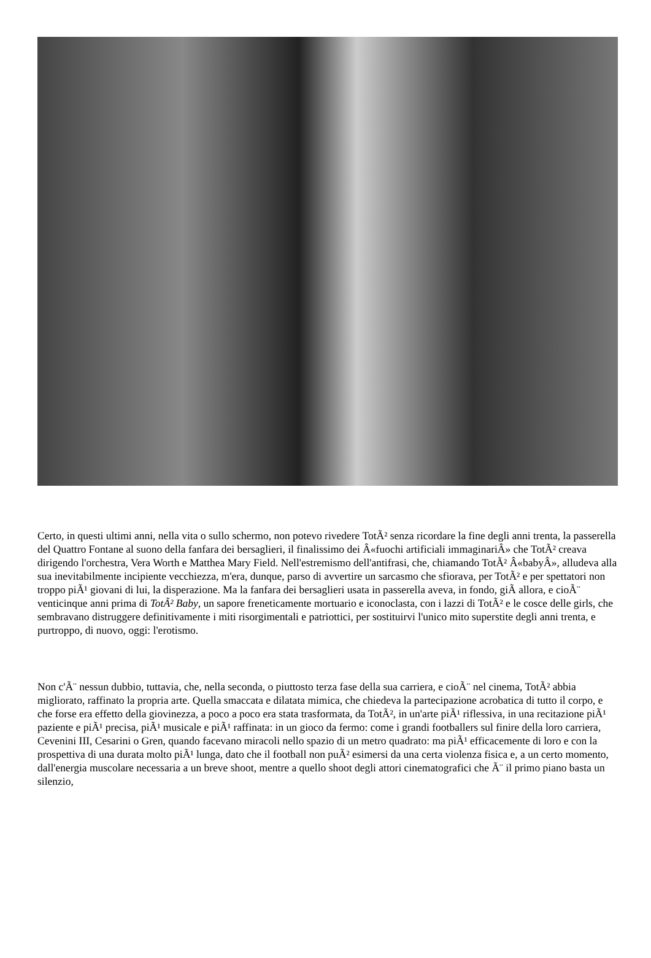Certo, in questi ultimi anni, nella vita o sullo schermo, non potevo rivedere TotÃ² senza ricordare la fine degli anni trenta, la passerella del Quattro Fontane al suono della fanfara dei bersaglieri, il finalissimo dei Â«fuochi artificiali immaginariÂ» che TotÃ² creava dirigendo l'orchestra, Vera Worth e Matthea Mary Field. Nell'estremismo dell'antifrasi, che, chiamando TotÃ² Â«babyÂ», alludeva alla sua inevitabilmente incipiente vecchiezza, m'era, dunque, parso di avvertire un sarcasmo che sfiorava, per TotÃ² e per spettatori non troppo piÃ¹ giovani di lui, la disperazione. Ma la fanfara dei bersaglieri usata in passerella aveva, in fondo, giÃ allora, e cioÃ¨ venticinque anni prima di TotÃ² Baby, un sapore freneticamente mortuario e iconoclasta, con i lazzi di TotÃ² e le cosce delle girls, che sembravano distruggere definitivamente i miti risorgimentali e patriottici, per sostituirvi l'unico mito superstite degli anni trenta, e purtroppo, di nuovo, oggi: l'erotismo.
Non c'Ã¨ nessun dubbio, tuttavia, che, nella seconda, o piuttosto terza fase della sua carriera, e cioÃ¨ nel cinema, TotÃ² abbia migliorato, raffinato la propria arte. Quella smaccata e dilatata mimica, che chiedeva la partecipazione acrobatica di tutto il corpo, e che forse era effetto della giovinezza, a poco a poco era stata trasformata, da TotÃ², in un'arte piÃ¹ riflessiva, in una recitazione piÃ¹ paziente e piÃ¹ precisa, piÃ¹ musicale e piÃ¹ raffinata: in un gioco da fermo: come i grandi footballers sul finire della loro carriera, Cevenini III, Cesarini o Gren, quando facevano miracoli nello spazio di un metro quadrato: ma piÃ¹ efficacemente di loro e con la prospettiva di una durata molto piÃ¹ lunga, dato che il football non puÃ² esimersi da una certa violenza fisica e, a un certo momento, dall'energia muscolare necessaria a un breve shoot, mentre a quello shoot degli attori cinematografici che Ã¨ il primo piano basta un silenzio,